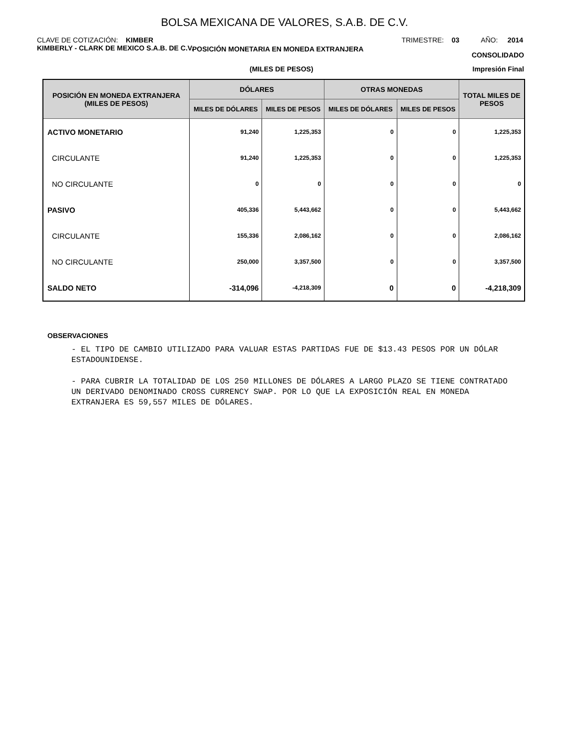BOLSA MEXICANA DE VALORES, S.A.B. DE C.V.
CLAVE DE COTIZACIÓN: KIMBER TRIMESTRE: 03 AÑO: 2014
KIMBERLY - CLARK DE MEXICO S.A.B. DE C.V.
POSICIÓN MONETARIA EN MONEDA EXTRANJERA CONSOLIDADO
(MILES DE PESOS) Impresión Final
| POSICIÓN EN MONEDA EXTRANJERA (MILES DE PESOS) | DÓLARES | | OTRAS MONEDAS | | TOTAL MILES DE PESOS |
| --- | --- | --- | --- | --- | --- |
| | MILES DE DÓLARES | MILES DE PESOS | MILES DE DÓLARES | MILES DE PESOS | |
| ACTIVO MONETARIO | 91,240 | 1,225,353 | 0 | 0 | 1,225,353 |
| CIRCULANTE | 91,240 | 1,225,353 | 0 | 0 | 1,225,353 |
| NO CIRCULANTE | 0 | 0 | 0 | 0 | 0 |
| PASIVO | 405,336 | 5,443,662 | 0 | 0 | 5,443,662 |
| CIRCULANTE | 155,336 | 2,086,162 | 0 | 0 | 2,086,162 |
| NO CIRCULANTE | 250,000 | 3,357,500 | 0 | 0 | 3,357,500 |
| SALDO NETO | -314,096 | -4,218,309 | 0 | 0 | -4,218,309 |
OBSERVACIONES
- EL TIPO DE CAMBIO UTILIZADO PARA VALUAR ESTAS PARTIDAS FUE DE $13.43 PESOS POR UN DÓLAR ESTADOUNIDENSE.
- PARA CUBRIR LA TOTALIDAD DE LOS 250 MILLONES DE DÓLARES A LARGO PLAZO SE TIENE CONTRATADO UN DERIVADO DENOMINADO CROSS CURRENCY SWAP. POR LO QUE LA EXPOSICIÓN REAL EN MONEDA EXTRANJERA ES 59,557 MILES DE DÓLARES.